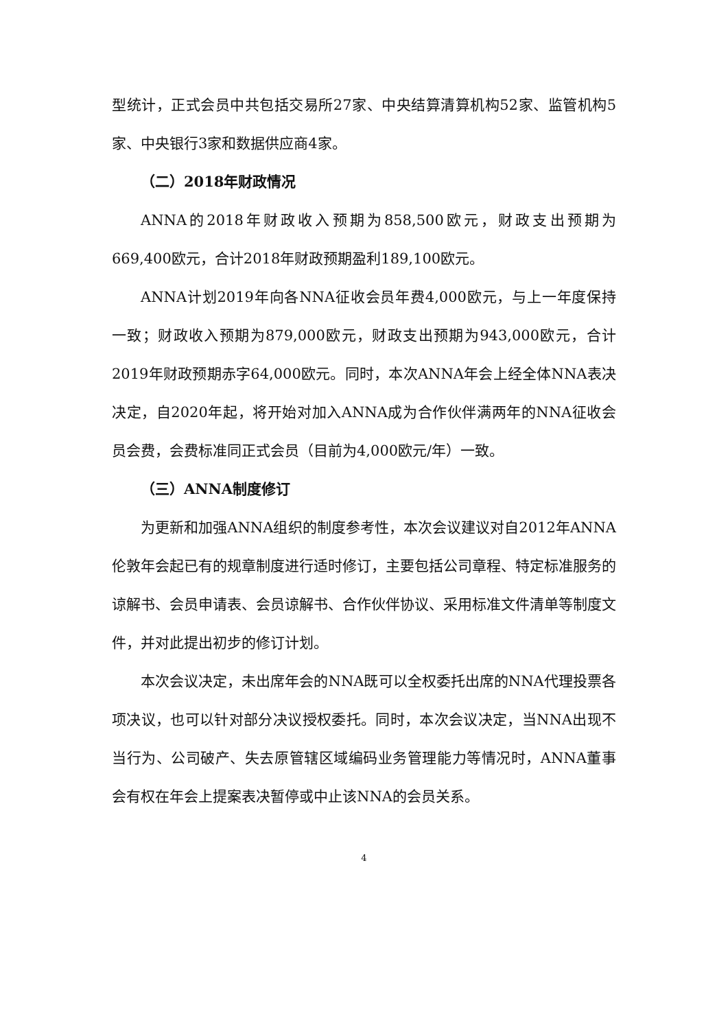型统计，正式会员中共包括交易所27家、中央结算清算机构52家、监管机构5家、中央银行3家和数据供应商4家。
（二）2018年财政情况
ANNA的2018年财政收入预期为858,500欧元，财政支出预期为669,400欧元，合计2018年财政预期盈利189,100欧元。
ANNA计划2019年向各NNA征收会员年费4,000欧元，与上一年度保持一致；财政收入预期为879,000欧元，财政支出预期为943,000欧元，合计2019年财政预期赤字64,000欧元。同时，本次ANNA年会上经全体NNA表决决定，自2020年起，将开始对加入ANNA成为合作伙伴满两年的NNA征收会员会费，会费标准同正式会员（目前为4,000欧元/年）一致。
（三）ANNA制度修订
为更新和加强ANNA组织的制度参考性，本次会议建议对自2012年ANNA伦敦年会起已有的规章制度进行适时修订，主要包括公司章程、特定标准服务的谅解书、会员申请表、会员谅解书、合作伙伴协议、采用标准文件清单等制度文件，并对此提出初步的修订计划。
本次会议决定，未出席年会的NNA既可以全权委托出席的NNA代理投票各项决议，也可以针对部分决议授权委托。同时，本次会议决定，当NNA出现不当行为、公司破产、失去原管辖区域编码业务管理能力等情况时，ANNA董事会有权在年会上提案表决暂停或中止该NNA的会员关系。
4